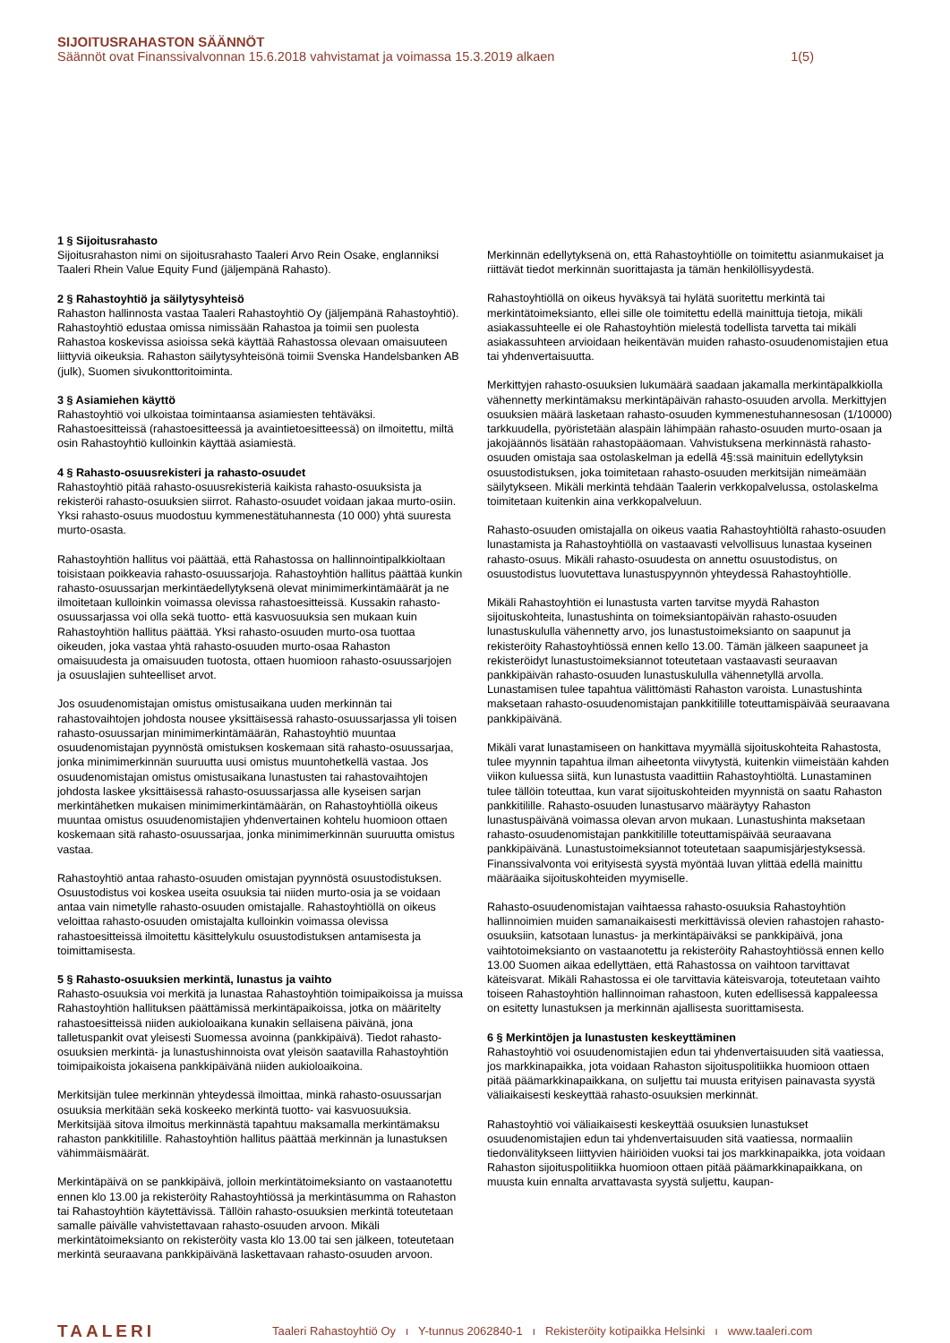SIJOITUSRAHASTON SÄÄNNÖT
Säännöt ovat Finanssivalvonnan 15.6.2018 vahvistamat ja voimassa 15.3.2019 alkaen 1(5)
1 § Sijoitusrahasto
Sijoitusrahaston nimi on sijoitusrahasto Taaleri Arvo Rein Osake, englanniksi Taaleri Rhein Value Equity Fund (jäljempänä Rahasto).
2 § Rahastoyhtiö ja säilytysyhteisö
Rahaston hallinnosta vastaa Taaleri Rahastoyhtiö Oy (jäljempänä Rahastoyhtiö). Rahastoyhtiö edustaa omissa nimissään Rahastoa ja toimii sen puolesta Rahastoa koskevissa asioissa sekä käyttää Rahastossa olevaan omaisuuteen liittyviä oikeuksia. Rahaston säilytysyhteisönä toimii Svenska Handelsbanken AB (julk), Suomen sivukonttoritoiminta.
3 § Asiamiehen käyttö
Rahastoyhtiö voi ulkoistaa toimintaansa asiamiesten tehtäväksi. Rahastoesitteissä (rahastoesitteessä ja avaintietoesitteessä) on ilmoitettu, miltä osin Rahastoyhtiö kulloinkin käyttää asiamiestä.
4 § Rahasto-osuusrekisteri ja rahasto-osuudet
Rahastoyhtiö pitää rahasto-osuusrekisteriä kaikista rahasto-osuuksista ja rekisteröi rahasto-osuuksien siirrot. Rahasto-osuudet voidaan jakaa murto-osiin. Yksi rahasto-osuus muodostuu kymmenestätuhannesta (10 000) yhtä suuresta murto-osasta.
Rahastoyhtiön hallitus voi päättää, että Rahastossa on hallinnointipalkkioltaan toisistaan poikkeavia rahasto-osuussarjoja. Rahastoyhtiön hallitus päättää kunkin rahasto-osuussarjan merkintäedellytyksenä olevat minimimerkintämäärät ja ne ilmoitetaan kulloinkin voimassa olevissa rahastoesitteissä. Kussakin rahasto-osuussarjassa voi olla sekä tuotto- että kasvuosuuksia sen mukaan kuin Rahastoyhtiön hallitus päättää. Yksi rahasto-osuuden murto-osa tuottaa oikeuden, joka vastaa yhtä rahasto-osuuden murto-osaa Rahaston omaisuudesta ja omaisuuden tuotosta, ottaen huomioon rahasto-osuussarjojen ja osuuslajien suhteelliset arvot.
Jos osuudenomistajan omistus omistusaikana uuden merkinnän tai rahastovaihtojen johdosta nousee yksittäisessä rahasto-osuussarjassa yli toisen rahasto-osuussarjan minimimerkintämäärän, Rahastoyhtiö muuntaa osuudenomistajan pyynnöstä omistuksen koskemaan sitä rahasto-osuussarjaa, jonka minimimerkinnän suuruutta uusi omistus muuntohetkellä vastaa. Jos osuudenomistajan omistus omistusaikana lunastusten tai rahastovaihtojen johdosta laskee yksittäisessä rahasto-osuussarjassa alle kyseisen sarjan merkintähetken mukaisen minimimerkintämäärän, on Rahastoyhtiöllä oikeus muuntaa omistus osuudenomistajien yhdenvertainen kohtelu huomioon ottaen koskemaan sitä rahasto-osuussarjaa, jonka minimimerkinnän suuruutta omistus vastaa.
Rahastoyhtiö antaa rahasto-osuuden omistajan pyynnöstä osuustodistuksen. Osuustodistus voi koskea useita osuuksia tai niiden murto-osia ja se voidaan antaa vain nimetylle rahasto-osuuden omistajalle. Rahastoyhtiöllä on oikeus veloittaa rahasto-osuuden omistajalta kulloinkin voimassa olevissa rahastoesitteissä ilmoitettu käsittelykulu osuustodistuksen antamisesta ja toimittamisesta.
5 § Rahasto-osuuksien merkintä, lunastus ja vaihto
Rahasto-osuuksia voi merkitä ja lunastaa Rahastoyhtiön toimipaikoissa ja muissa Rahastoyhtiön hallituksen päättämissä merkintäpaikoissa, jotka on määritelty rahastoesitteissä niiden aukioloaikana kunakin sellaisena päivänä, jona talletuspankit ovat yleisesti Suomessa avoinna (pankkipäivä). Tiedot rahasto-osuuksien merkintä- ja lunastushinnoista ovat yleisön saatavilla Rahastoyhtiön toimipaikoista jokaisena pankkipäivänä niiden aukioloaikoina.
Merkitsijän tulee merkinnän yhteydessä ilmoittaa, minkä rahasto-osuussarjan osuuksia merkitään sekä koskeeko merkintä tuotto- vai kasvuosuuksia. Merkitsijää sitova ilmoitus merkinnästä tapahtuu maksamalla merkintämaksu rahaston pankkitilille. Rahastoyhtiön hallitus päättää merkinnän ja lunastuksen vähimmäismäärät.
Merkintäpäivä on se pankkipäivä, jolloin merkintätoimeksianto on vastaanotettu ennen klo 13.00 ja rekisteröity Rahastoyhtiössä ja merkintäsumma on Rahaston tai Rahastoyhtiön käytettävissä. Tällöin rahasto-osuuksien merkintä toteutetaan samalle päivälle vahvistettavaan rahasto-osuuden arvoon. Mikäli merkintätoimeksianto on rekisteröity vasta klo 13.00 tai sen jälkeen, toteutetaan merkintä seuraavana pankkipäivänä laskettavaan rahasto-osuuden arvoon.
Merkinnän edellytyksenä on, että Rahastoyhtiölle on toimitettu asianmukaiset ja riittävät tiedot merkinnän suorittajasta ja tämän henkilöllisyydestä.
Rahastoyhtiöllä on oikeus hyväksyä tai hylätä suoritettu merkintä tai merkintätoimeksianto, ellei sille ole toimitettu edellä mainittuja tietoja, mikäli asiakassuhteelle ei ole Rahastoyhtiön mielestä todellista tarvetta tai mikäli asiakassuhteen arvioidaan heikentävän muiden rahasto-osuudenomistajien etua tai yhdenvertaisuutta.
Merkittyjen rahasto-osuuksien lukumäärä saadaan jakamalla merkintäpalkkiolla vähennetty merkintämaksu merkintäpäivän rahasto-osuuden arvolla. Merkittyjen osuuksien määrä lasketaan rahasto-osuuden kymmenestuhannesosan (1/10000) tarkkuudella, pyöristetään alaspäin lähimpään rahasto-osuuden murto-osaan ja jakojäännös lisätään rahastopääomaan. Vahvistuksena merkinnästä rahasto-osuuden omistaja saa ostolaskelman ja edellä 4§:ssä mainituin edellytyksin osuustodistuksen, joka toimitetaan rahasto-osuuden merkitsijän nimeämään säilytykseen. Mikäli merkintä tehdään Taalerin verkkopalvelussa, ostolaskelma toimitetaan kuitenkin aina verkkopalveluun.
Rahasto-osuuden omistajalla on oikeus vaatia Rahastoyhtiöltä rahasto-osuuden lunastamista ja Rahastoyhtiöllä on vastaavasti velvollisuus lunastaa kyseinen rahasto-osuus. Mikäli rahasto-osuudesta on annettu osuustodistus, on osuustodistus luovutettava lunastuspyynnön yhteydessä Rahastoyhtiölle.
Mikäli Rahastoyhtiön ei lunastusta varten tarvitse myydä Rahaston sijoituskohteita, lunastushinta on toimeksiantopäivän rahasto-osuuden lunastuskululla vähennetty arvo, jos lunastustoimeksianto on saapunut ja rekisteröity Rahastoyhtiössä ennen kello 13.00. Tämän jälkeen saapuneet ja rekisteröidyt lunastustoimeksiannot toteutetaan vastaavasti seuraavan pankkipäivän rahasto-osuuden lunastuskululla vähennetyllä arvolla. Lunastamisen tulee tapahtua välittömästi Rahaston varoista. Lunastushinta maksetaan rahasto-osuudenomistajan pankkitilille toteuttamispäivää seuraavana pankkipäivänä.
Mikäli varat lunastamiseen on hankittava myymällä sijoituskohteita Rahastosta, tulee myynnin tapahtua ilman aiheetonta viivytystä, kuitenkin viimeistään kahden viikon kuluessa siitä, kun lunastusta vaadittiin Rahastoyhtiöltä. Lunastaminen tulee tällöin toteuttaa, kun varat sijoituskohteiden myynnistä on saatu Rahaston pankkitilille. Rahasto-osuuden lunastusarvo määräytyy Rahaston lunastuspäivänä voimassa olevan arvon mukaan. Lunastushinta maksetaan rahasto-osuudenomistajan pankkitilille toteuttamispäivää seuraavana pankkipäivänä. Lunastustoimeksiannot toteutetaan saapumisjärjestyksessä. Finanssivalvonta voi erityisestä syystä myöntää luvan ylittää edellä mainittu määräaika sijoituskohteiden myymiselle.
Rahasto-osuudenomistajan vaihtaessa rahasto-osuuksia Rahastoyhtiön hallinnoimien muiden samanaikaisesti merkittävissä olevien rahastojen rahasto-osuuksiin, katsotaan lunastus- ja merkintäpäiväksi se pankkipäivä, jona vaihtotoimeksianto on vastaanotettu ja rekisteröity Rahastoyhtiössä ennen kello 13.00 Suomen aikaa edellyttäen, että Rahastossa on vaihtoon tarvittavat käteisvarat. Mikäli Rahastossa ei ole tarvittavia käteisvaroja, toteutetaan vaihto toiseen Rahastoyhtiön hallinnoiman rahastoon, kuten edellisessä kappaleessa on esitetty lunastuksen ja merkinnän ajallisesta suorittamisesta.
6 § Merkintöjen ja lunastusten keskeyttäminen
Rahastoyhtiö voi osuudenomistajien edun tai yhdenvertaisuuden sitä vaatiessa, jos markkinapaikka, jota voidaan Rahaston sijoituspolitiikka huomioon ottaen pitää päämarkkinapaikkana, on suljettu tai muusta erityisen painavasta syystä väliaikaisesti keskeyttää rahasto-osuuksien merkinnät.
Rahastoyhtiö voi väliaikaisesti keskeyttää osuuksien lunastukset osuudenomistajien edun tai yhdenvertaisuuden sitä vaatiessa, normaaliin tiedonvälitykseen liittyvien häiriöiden vuoksi tai jos markkinapaikka, jota voidaan Rahaston sijoituspolitiikka huomioon ottaen pitää päämarkkinapaikkana, on muusta kuin ennalta arvattavasta syystä suljettu, kaupan-
TAALERI Taaleri Rahastoyhtiö Oy ı Y-tunnus 2062840-1 ı Rekisteröity kotipaikka Helsinki ı www.taaleri.com